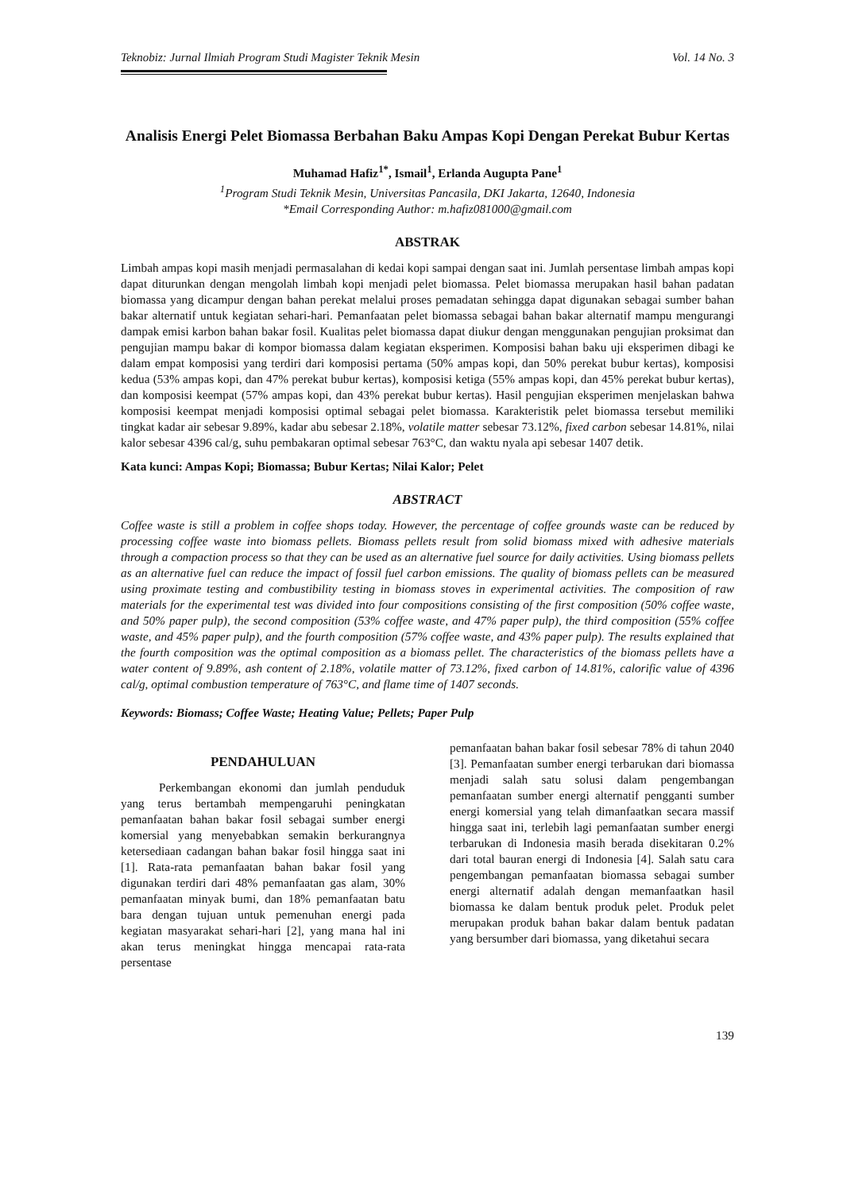Teknobiz: Jurnal Ilmiah Program Studi Magister Teknik Mesin Vol. 14 No. 3
Analisis Energi Pelet Biomassa Berbahan Baku Ampas Kopi Dengan Perekat Bubur Kertas
Muhamad Hafiz<sup>1*</sup>, Ismail<sup>1</sup>, Erlanda Augupta Pane<sup>1</sup>
<sup>1</sup> Program Studi Teknik Mesin, Universitas Pancasila, DKI Jakarta, 12640, Indonesia
*Email Corresponding Author: m.hafiz081000@gmail.com
ABSTRAK
Limbah ampas kopi masih menjadi permasalahan di kedai kopi sampai dengan saat ini. Jumlah persentase limbah ampas kopi dapat diturunkan dengan mengolah limbah kopi menjadi pelet biomassa. Pelet biomassa merupakan hasil bahan padatan biomassa yang dicampur dengan bahan perekat melalui proses pemadatan sehingga dapat digunakan sebagai sumber bahan bakar alternatif untuk kegiatan sehari-hari. Pemanfaatan pelet biomassa sebagai bahan bakar alternatif mampu mengurangi dampak emisi karbon bahan bakar fosil. Kualitas pelet biomassa dapat diukur dengan menggunakan pengujian proksimat dan pengujian mampu bakar di kompor biomassa dalam kegiatan eksperimen. Komposisi bahan baku uji eksperimen dibagi ke dalam empat komposisi yang terdiri dari komposisi pertama (50% ampas kopi, dan 50% perekat bubur kertas), komposisi kedua (53% ampas kopi, dan 47% perekat bubur kertas), komposisi ketiga (55% ampas kopi, dan 45% perekat bubur kertas), dan komposisi keempat (57% ampas kopi, dan 43% perekat bubur kertas). Hasil pengujian eksperimen menjelaskan bahwa komposisi keempat menjadi komposisi optimal sebagai pelet biomassa. Karakteristik pelet biomassa tersebut memiliki tingkat kadar air sebesar 9.89%, kadar abu sebesar 2.18%, volatile matter sebesar 73.12%, fixed carbon sebesar 14.81%, nilai kalor sebesar 4396 cal/g, suhu pembakaran optimal sebesar 763°C, dan waktu nyala api sebesar 1407 detik.
Kata kunci: Ampas Kopi; Biomassa; Bubur Kertas; Nilai Kalor; Pelet
ABSTRACT
Coffee waste is still a problem in coffee shops today. However, the percentage of coffee grounds waste can be reduced by processing coffee waste into biomass pellets. Biomass pellets result from solid biomass mixed with adhesive materials through a compaction process so that they can be used as an alternative fuel source for daily activities. Using biomass pellets as an alternative fuel can reduce the impact of fossil fuel carbon emissions. The quality of biomass pellets can be measured using proximate testing and combustibility testing in biomass stoves in experimental activities. The composition of raw materials for the experimental test was divided into four compositions consisting of the first composition (50% coffee waste, and 50% paper pulp), the second composition (53% coffee waste, and 47% paper pulp), the third composition (55% coffee waste, and 45% paper pulp), and the fourth composition (57% coffee waste, and 43% paper pulp). The results explained that the fourth composition was the optimal composition as a biomass pellet. The characteristics of the biomass pellets have a water content of 9.89%, ash content of 2.18%, volatile matter of 73.12%, fixed carbon of 14.81%, calorific value of 4396 cal/g, optimal combustion temperature of 763°C, and flame time of 1407 seconds.
Keywords: Biomass; Coffee Waste; Heating Value; Pellets; Paper Pulp
PENDAHULUAN
Perkembangan ekonomi dan jumlah penduduk yang terus bertambah mempengaruhi peningkatan pemanfaatan bahan bakar fosil sebagai sumber energi komersial yang menyebabkan semakin berkurangnya ketersediaan cadangan bahan bakar fosil hingga saat ini [1]. Rata-rata pemanfaatan bahan bakar fosil yang digunakan terdiri dari 48% pemanfaatan gas alam, 30% pemanfaatan minyak bumi, dan 18% pemanfaatan batu bara dengan tujuan untuk pemenuhan energi pada kegiatan masyarakat sehari-hari [2], yang mana hal ini akan terus meningkat hingga mencapai rata-rata persentase
pemanfaatan bahan bakar fosil sebesar 78% di tahun 2040 [3]. Pemanfaatan sumber energi terbarukan dari biomassa menjadi salah satu solusi dalam pengembangan pemanfaatan sumber energi alternatif pengganti sumber energi komersial yang telah dimanfaatkan secara massif hingga saat ini, terlebih lagi pemanfaatan sumber energi terbarukan di Indonesia masih berada disekitaran 0.2% dari total bauran energi di Indonesia [4]. Salah satu cara pengembangan pemanfaatan biomassa sebagai sumber energi alternatif adalah dengan memanfaatkan hasil biomassa ke dalam bentuk produk pelet. Produk pelet merupakan produk bahan bakar dalam bentuk padatan yang bersumber dari biomassa, yang diketahui secara
139